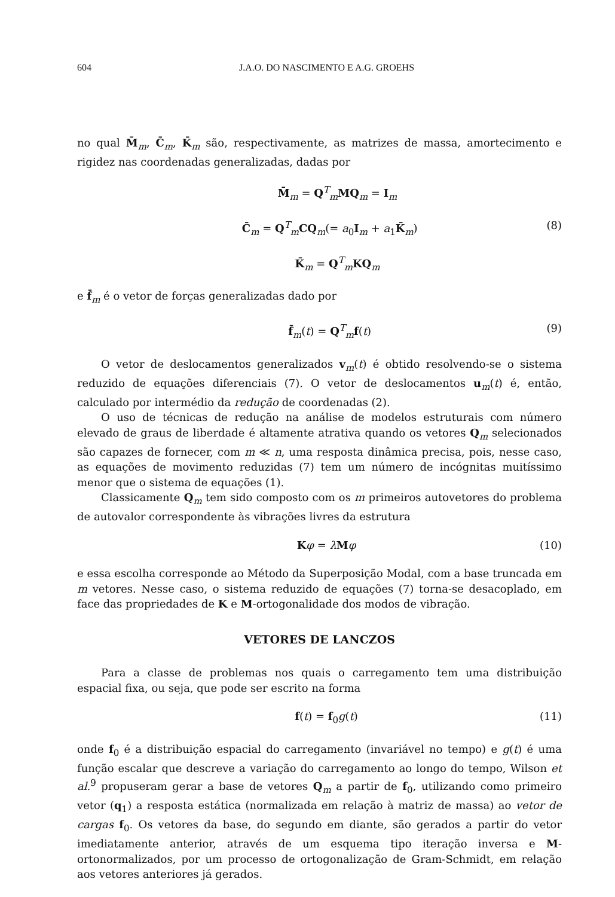604 J.A.O. DO NASCIMENTO E A.G. GROEHS
no qual M̄<sub>m</sub>, C̄<sub>m</sub>, K̄<sub>m</sub> são, respectivamente, as matrizes de massa, amortecimento e rigidez nas coordenadas generalizadas, dadas por
M̄<sub>m</sub> = Q<sup>T</sup><sub>m</sub>MQ<sub>m</sub> = I<sub>m</sub>
C̄<sub>m</sub> = Q<sup>T</sup><sub>m</sub>CQ<sub>m</sub>(= a<sub>0</sub>I<sub>m</sub> + a<sub>1</sub>K̄<sub>m</sub>) (8)
K̄<sub>m</sub> = Q<sup>T</sup><sub>m</sub>KQ<sub>m</sub>
e f̄<sub>m</sub> é o vetor de forças generalizadas dado por
f̄<sub>m</sub>(t) = Q<sup>T</sup><sub>m</sub>f(t) (9)
O vetor de deslocamentos generalizados v<sub>m</sub>(t) é obtido resolvendo-se o sistema reduzido de equações diferenciais (7). O vetor de deslocamentos u<sub>m</sub>(t) é, então, calculado por intermédio da redução de coordenadas (2).
O uso de técnicas de redução na análise de modelos estruturais com número elevado de graus de liberdade é altamente atrativa quando os vetores Q<sub>m</sub> selecionados são capazes de fornecer, com m ≪ n, uma resposta dinâmica precisa, pois, nesse caso, as equações de movimento reduzidas (7) tem um número de incógnitas muitíssimo menor que o sistema de equações (1).
Classicamente Q<sub>m</sub> tem sido composto com os m primeiros autovetores do problema de autovalor correspondente às vibrações livres da estrutura
Kφ = λMφ (10)
e essa escolha corresponde ao Método da Superposição Modal, com a base truncada em m vetores. Nesse caso, o sistema reduzido de equações (7) torna-se desacoplado, em face das propriedades de K e M-ortogonalidade dos modos de vibração.
VETORES DE LANCZOS
Para a classe de problemas nos quais o carregamento tem uma distribuição espacial fixa, ou seja, que pode ser escrito na forma
f(t) = f<sub>0</sub>g(t) (11)
onde f<sub>0</sub> é a distribuição espacial do carregamento (invariável no tempo) e g(t) é uma função escalar que descreve a variação do carregamento ao longo do tempo, Wilson et al.<sup>9</sup> propuseram gerar a base de vetores Q<sub>m</sub> a partir de f<sub>0</sub>, utilizando como primeiro vetor (q<sub>1</sub>) a resposta estática (normalizada em relação à matriz de massa) ao vetor de cargas f<sub>0</sub>. Os vetores da base, do segundo em diante, são gerados a partir do vetor imediatamente anterior, através de um esquema tipo iteração inversa e M-ortonormalizados, por um processo de ortogonalização de Gram-Schmidt, em relação aos vetores anteriores já gerados.